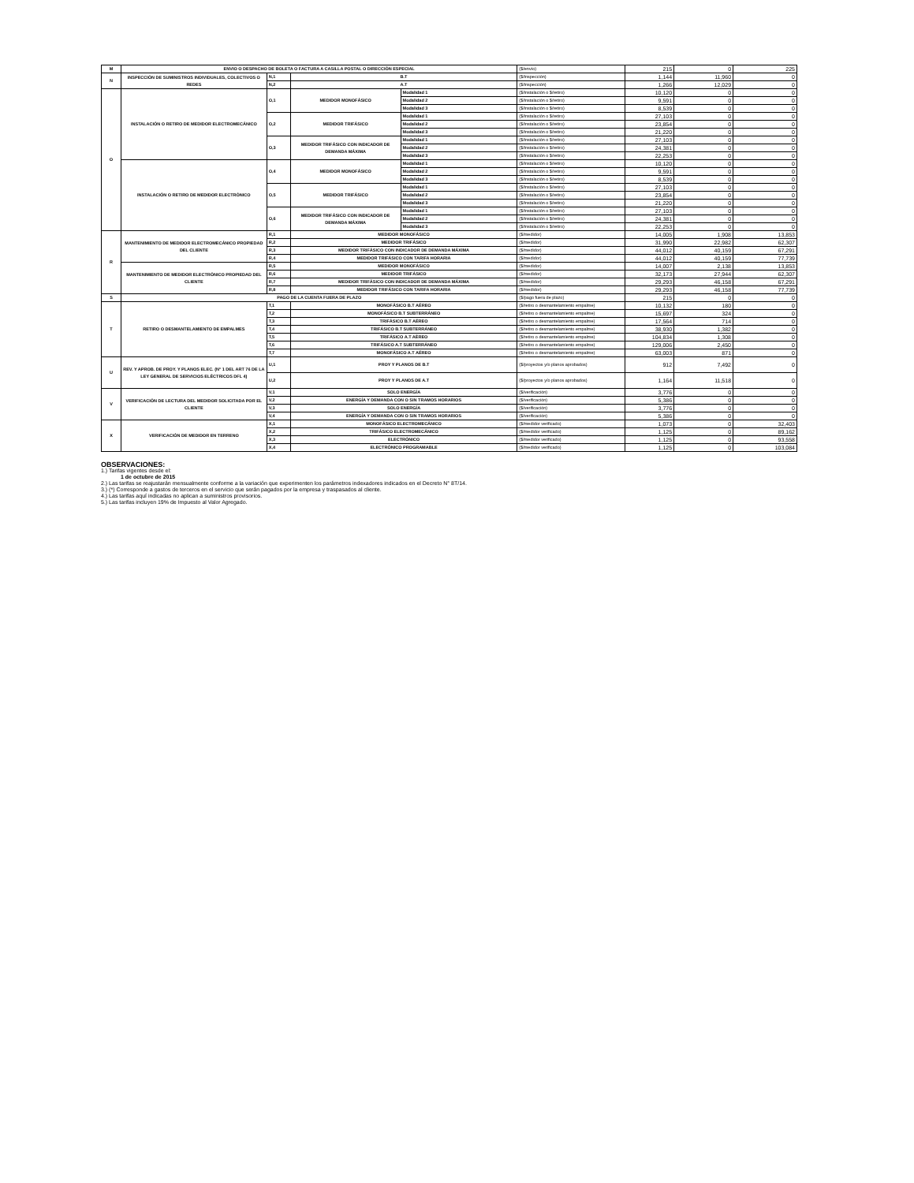| M | ENVIO O DESPACHO DE BOLETA O FACTURA A CASILLA POSTAL O DIRECCIÓN ESPECIAL | | | | ($/envío) | 215 | 0 | 225 |
| N | INSPECCIÓN DE SUMINISTROS INDIVIDUALES, COLECTIVOS O REDES | N,1 | B.T | | ($/inspección) | 1,144 | 11,960 | 0 |
| | | N,2 | A.T | | ($/inspección) | 1,266 | 12,029 | 0 |
| O | INSTALACIÓN O RETIRO DE MEDIDOR ELECTROMECÁNICO | O,1 | MEDIDOR MONOFÁSICO | Modalidad 1 | ($/instalación o $/retiro) | 10,120 | 0 | 0 |
| | | | | Modalidad 2 | ($/instalación o $/retiro) | 9,591 | 0 | 0 |
| | | | | Modalidad 3 | ($/instalación o $/retiro) | 8,539 | 0 | 0 |
| | | O,2 | MEDIDOR TRIFÁSICO | Modalidad 1 | ($/instalación o $/retiro) | 27,103 | 0 | 0 |
| | | | | Modalidad 2 | ($/instalación o $/retiro) | 23,854 | 0 | 0 |
| | | | | Modalidad 3 | ($/instalación o $/retiro) | 21,220 | 0 | 0 |
| | | O,3 | MEDIDOR TRIFÁSICO CON INDICADOR DE DEMANDA MÁXIMA | Modalidad 1 | ($/instalación o $/retiro) | 27,103 | 0 | 0 |
| | | | | Modalidad 2 | ($/instalación o $/retiro) | 24,381 | 0 | 0 |
| | | | | Modalidad 3 | ($/instalación o $/retiro) | 22,253 | 0 | 0 |
| | INSTALACIÓN O RETIRO DE MEDIDOR ELECTRÓNICO | O,4 | MEDIDOR MONOFÁSICO | Modalidad 1 | ($/instalación o $/retiro) | 10,120 | 0 | 0 |
| | | | | Modalidad 2 | ($/instalación o $/retiro) | 9,591 | 0 | 0 |
| | | | | Modalidad 3 | ($/instalación o $/retiro) | 8,539 | 0 | 0 |
| | | O,5 | MEDIDOR TRIFÁSICO | Modalidad 1 | ($/instalación o $/retiro) | 27,103 | 0 | 0 |
| | | | | Modalidad 2 | ($/instalación o $/retiro) | 23,854 | 0 | 0 |
| | | | | Modalidad 3 | ($/instalación o $/retiro) | 21,220 | 0 | 0 |
| | | O,6 | MEDIDOR TRIFÁSICO CON INDICADOR DE DEMANDA MÁXIMA | Modalidad 1 | ($/instalación o $/retiro) | 27,103 | 0 | 0 |
| | | | | Modalidad 2 | ($/instalación o $/retiro) | 24,381 | 0 | 0 |
| | | | | Modalidad 3 | ($/instalación o $/retiro) | 22,253 | 0 | 0 |
| R | MANTENIMIENTO DE MEDIDOR ELECTROMECÁNICO PROPIEDAD DEL CLIENTE | R,1 | MEDIDOR MONOFÁSICO | | ($/medidor) | 14,005 | 1,908 | 13,853 |
| | | R,2 | MEDIDOR TRIFÁSICO | | ($/medidor) | 31,990 | 22,982 | 62,307 |
| | | R,3 | MEDIDOR TRIFÁSICO CON INDICADOR DE DEMANDA MÁXIMA | | ($/medidor) | 44,012 | 40,159 | 67,291 |
| | | R,4 | MEDIDOR TRIFÁSICO CON TARIFA HORARIA | | ($/medidor) | 44,012 | 40,159 | 77,739 |
| | MANTENIMIENTO DE MEDIDOR ELECTRÓNICO PROPIEDAD DEL CLIENTE | R,5 | MEDIDOR MONOFÁSICO | | ($/medidor) | 14,007 | 2,138 | 13,853 |
| | | R,6 | MEDIDOR TRIFÁSICO | | ($/medidor) | 32,173 | 27,944 | 62,307 |
| | | R,7 | MEDIDOR TRIFÁSICO CON INDICADOR DE DEMANDA MÁXIMA | | ($/medidor) | 29,293 | 46,158 | 67,291 |
| | | R,8 | MEDIDOR TRIFÁSICO CON TARIFA HORARIA | | ($/medidor) | 29,293 | 46,158 | 77,739 |
| S | PAGO DE LA CUENTA FUERA DE PLAZO | | | | ($/pago fuera de plazo) | 215 | 0 | 0 |
| T | RETIRO O DESMANTELAMIENTO DE EMPALMES | T,1 | MONOFÁSICO B.T AÉREO | | ($/retiro o desmantelamiento empalme) | 10,132 | 180 | 0 |
| | | T,2 | MONOFÁSICO B.T SUBTERRÁNEO | | ($/retiro o desmantelamiento empalme) | 15,697 | 324 | 0 |
| | | T,3 | TRIFÁSICO B.T AÉREO | | ($/retiro o desmantelamiento empalme) | 17,564 | 714 | 0 |
| | | T,4 | TRIFÁSICO B.T SUBTERRÁNEO | | ($/retiro o desmantelamiento empalme) | 38,930 | 1,382 | 0 |
| | | T,5 | TRIFÁSICO A.T AÉREO | | ($/retiro o desmantelamiento empalme) | 104,834 | 1,308 | 0 |
| | | T,6 | TRIFÁSICO A.T SUBTERRÁNEO | | ($/retiro o desmantelamiento empalme) | 129,006 | 2,450 | 0 |
| | | T,7 | MONOFÁSICO A.T AÉREO | | ($/retiro o desmantelamiento empalme) | 63,003 | 871 | 0 |
| U | REV. Y APROB. DE PROY. Y PLANOS ELEC. (N° 1 DEL ART 76 DE LA LEY GENERAL DE SERVICIOS ELÉCTRICOS DFL 4) | U,1 | PROY Y PLANOS DE B.T | | ($/proyectos y/o planos aprobados) | 912 | 7,492 | 0 |
| | | U,2 | PROY Y PLANOS DE A.T | | ($/proyectos y/o planos aprobados) | 1,164 | 11,518 | 0 |
| V | VERIFICACIÓN DE LECTURA DEL MEDIDOR SOLICITADA POR EL CLIENTE | V,1 | SOLO ENERGÍA | | ($/verificación) | 3,776 | 0 | 0 |
| | | V,2 | ENERGÍA Y DEMANDA CON O SIN TRAMOS HORARIOS | | ($/verificación) | 5,386 | 0 | 0 |
| | | V,3 | SOLO ENERGÍA | | ($/verificación) | 3,776 | 0 | 0 |
| | | V,4 | ENERGÍA Y DEMANDA CON O SIN TRAMOS HORARIOS | | ($/verificación) | 5,386 | 0 | 0 |
| X | VERIFICACIÓN DE MEDIDOR EN TERRENO | X,1 | MONOFÁSICO ELECTROMECÁNICO | | ($/medidor verificado) | 1,073 | 0 | 32,403 |
| | | X,2 | TRIFÁSICO ELECTROMECÁNICO | | ($/medidor verificado) | 1,125 | 0 | 89,162 |
| | | X,3 | ELECTRÓNICO | | ($/medidor verificado) | 1,125 | 0 | 93,558 |
| | | X,4 | ELECTRÓNICO PROGRAMABLE | | ($/medidor verificado) | 1,125 | 0 | 103,084 |
OBSERVACIONES:
1.) Tarifas vigentes desde el:
1 de octubre de 2015
2.) Las tarifas se reajustarán mensualmente conforme a la variación que experimenten los parámetros indexadores indicados en el Decreto N° 8T/14.
3.) (*) Corresponde a gastos de terceros en el servicio que serán pagados por la empresa y traspasados al cliente.
4.) Las tarifas aquí indicadas no aplican a suministros provisorios.
5.) Las tarifas incluyen 19% de Impuesto al Valor Agregado.